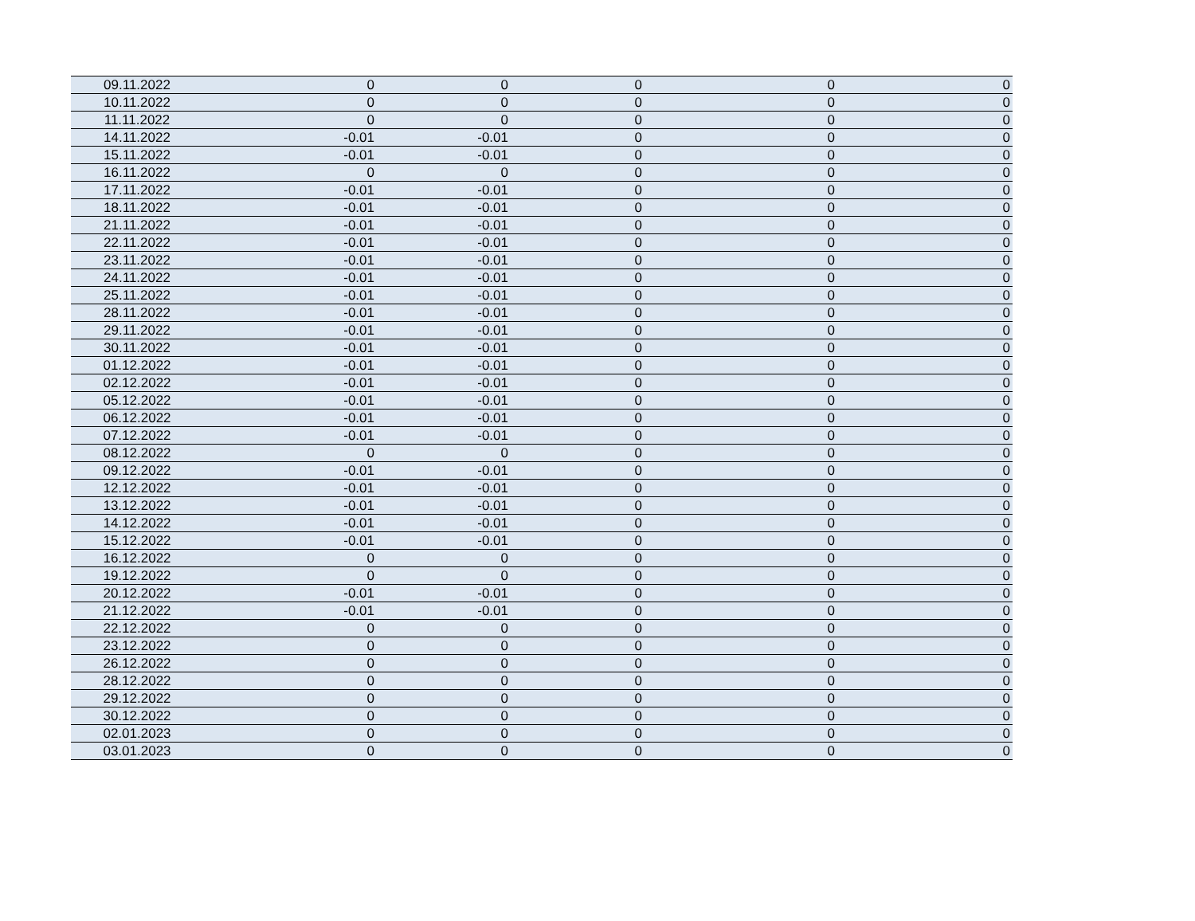| 09.11.2022 | 0 | 0 | 0 | 0 | 0 |
| 10.11.2022 | 0 | 0 | 0 | 0 | 0 |
| 11.11.2022 | 0 | 0 | 0 | 0 | 0 |
| 14.11.2022 | -0.01 | -0.01 | 0 | 0 | 0 |
| 15.11.2022 | -0.01 | -0.01 | 0 | 0 | 0 |
| 16.11.2022 | 0 | 0 | 0 | 0 | 0 |
| 17.11.2022 | -0.01 | -0.01 | 0 | 0 | 0 |
| 18.11.2022 | -0.01 | -0.01 | 0 | 0 | 0 |
| 21.11.2022 | -0.01 | -0.01 | 0 | 0 | 0 |
| 22.11.2022 | -0.01 | -0.01 | 0 | 0 | 0 |
| 23.11.2022 | -0.01 | -0.01 | 0 | 0 | 0 |
| 24.11.2022 | -0.01 | -0.01 | 0 | 0 | 0 |
| 25.11.2022 | -0.01 | -0.01 | 0 | 0 | 0 |
| 28.11.2022 | -0.01 | -0.01 | 0 | 0 | 0 |
| 29.11.2022 | -0.01 | -0.01 | 0 | 0 | 0 |
| 30.11.2022 | -0.01 | -0.01 | 0 | 0 | 0 |
| 01.12.2022 | -0.01 | -0.01 | 0 | 0 | 0 |
| 02.12.2022 | -0.01 | -0.01 | 0 | 0 | 0 |
| 05.12.2022 | -0.01 | -0.01 | 0 | 0 | 0 |
| 06.12.2022 | -0.01 | -0.01 | 0 | 0 | 0 |
| 07.12.2022 | -0.01 | -0.01 | 0 | 0 | 0 |
| 08.12.2022 | 0 | 0 | 0 | 0 | 0 |
| 09.12.2022 | -0.01 | -0.01 | 0 | 0 | 0 |
| 12.12.2022 | -0.01 | -0.01 | 0 | 0 | 0 |
| 13.12.2022 | -0.01 | -0.01 | 0 | 0 | 0 |
| 14.12.2022 | -0.01 | -0.01 | 0 | 0 | 0 |
| 15.12.2022 | -0.01 | -0.01 | 0 | 0 | 0 |
| 16.12.2022 | 0 | 0 | 0 | 0 | 0 |
| 19.12.2022 | 0 | 0 | 0 | 0 | 0 |
| 20.12.2022 | -0.01 | -0.01 | 0 | 0 | 0 |
| 21.12.2022 | -0.01 | -0.01 | 0 | 0 | 0 |
| 22.12.2022 | 0 | 0 | 0 | 0 | 0 |
| 23.12.2022 | 0 | 0 | 0 | 0 | 0 |
| 26.12.2022 | 0 | 0 | 0 | 0 | 0 |
| 28.12.2022 | 0 | 0 | 0 | 0 | 0 |
| 29.12.2022 | 0 | 0 | 0 | 0 | 0 |
| 30.12.2022 | 0 | 0 | 0 | 0 | 0 |
| 02.01.2023 | 0 | 0 | 0 | 0 | 0 |
| 03.01.2023 | 0 | 0 | 0 | 0 | 0 |